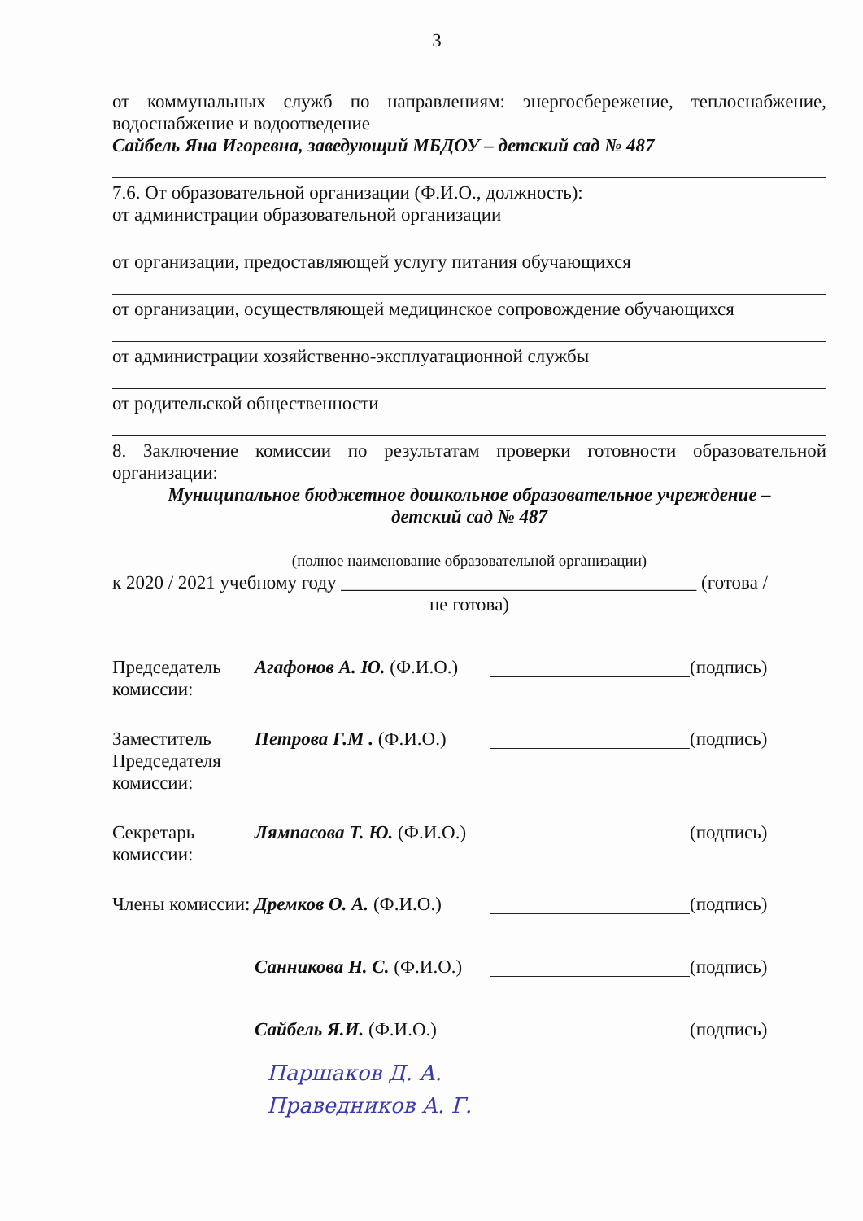3
от коммунальных служб по направлениям: энергосбережение, теплоснабжение, водоснабжение и водоотведение
Сайбель Яна Игоревна, заведующий МБДОУ – детский сад № 487
7.6. От образовательной организации (Ф.И.О., должность):
от администрации образовательной организации
от организации, предоставляющей услугу питания обучающихся
от организации, осуществляющей медицинское сопровождение обучающихся
от администрации хозяйственно-эксплуатационной службы
от родительской общественности
8. Заключение комиссии по результатам проверки готовности образовательной организации:
Муниципальное бюджетное дошкольное образовательное учреждение –
детский сад № 487
(полное наименование образовательной организации)
к 2020 / 2021 учебному году ______________________________________ (готова /
не готова)
Председатель комиссии:
Агафонов А. Ю. (Ф.И.О.)
(подпись)
Заместитель Председателя комиссии:
Петрова Г.М . (Ф.И.О.)
(подпись)
Секретарь комиссии:
Лямпасова Т. Ю. (Ф.И.О.)
(подпись)
Члены комиссии:
Дремков О. А. (Ф.И.О.)
(подпись)
Санникова Н. С. (Ф.И.О.)
(подпись)
Сайбель Я.И. (Ф.И.О.) (подпись)
Паршаков Д. А.
Праведников А. Г.